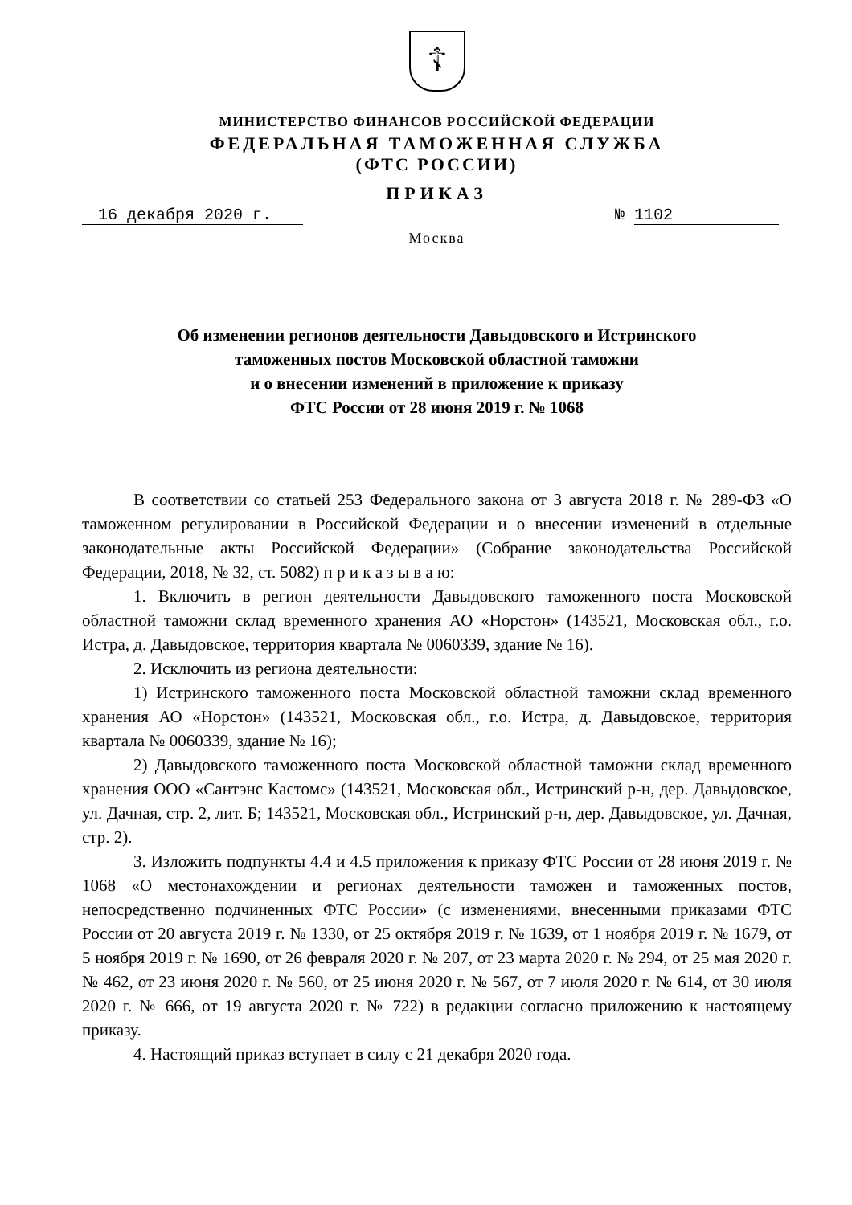☦
МИНИСТЕРСТВО ФИНАНСОВ РОССИЙСКОЙ ФЕДЕРАЦИИ
ФЕДЕРАЛЬНАЯ ТАМОЖЕННАЯ СЛУЖБА
(ФТС РОССИИ)
ПРИКАЗ
16 декабря 2020 г. № 1102
Москва
Об изменении регионов деятельности Давыдовского и Истринского
таможенных постов Московской областной таможни
и о внесении изменений в приложение к приказу
ФТС России от 28 июня 2019 г. № 1068
В соответствии со статьей 253 Федерального закона от 3 августа 2018 г. № 289-ФЗ «О таможенном регулировании в Российской Федерации и о внесении изменений в отдельные законодательные акты Российской Федерации» (Собрание законодательства Российской Федерации, 2018, № 32, ст. 5082) п р и к а з ы в а ю:
1. Включить в регион деятельности Давыдовского таможенного поста Московской областной таможни склад временного хранения АО «Норстон» (143521, Московская обл., г.о. Истра, д. Давыдовское, территория квартала № 0060339, здание № 16).
2. Исключить из региона деятельности:
1) Истринского таможенного поста Московской областной таможни склад временного хранения АО «Норстон» (143521, Московская обл., г.о. Истра, д. Давыдовское, территория квартала № 0060339, здание № 16);
2) Давыдовского таможенного поста Московской областной таможни склад временного хранения ООО «Сантэнс Кастомс» (143521, Московская обл., Истринский р-н, дер. Давыдовское, ул. Дачная, стр. 2, лит. Б; 143521, Московская обл., Истринский р-н, дер. Давыдовское, ул. Дачная, стр. 2).
3. Изложить подпункты 4.4 и 4.5 приложения к приказу ФТС России от 28 июня 2019 г. № 1068 «О местонахождении и регионах деятельности таможен и таможенных постов, непосредственно подчиненных ФТС России» (с изменениями, внесенными приказами ФТС России от 20 августа 2019 г. № 1330, от 25 октября 2019 г. № 1639, от 1 ноября 2019 г. № 1679, от 5 ноября 2019 г. № 1690, от 26 февраля 2020 г. № 207, от 23 марта 2020 г. № 294, от 25 мая 2020 г. № 462, от 23 июня 2020 г. № 560, от 25 июня 2020 г. № 567, от 7 июля 2020 г. № 614, от 30 июля 2020 г. № 666, от 19 августа 2020 г. № 722) в редакции согласно приложению к настоящему приказу.
4. Настоящий приказ вступает в силу с 21 декабря 2020 года.